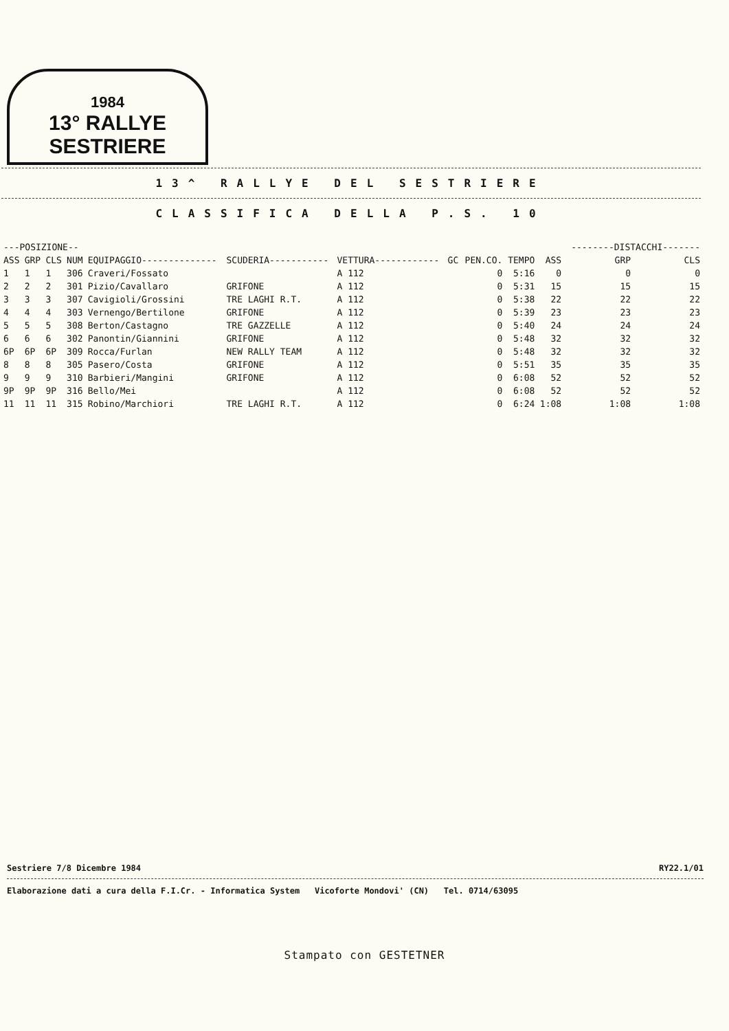1984
13° RALLYE SESTRIERE
13^ RALLYE DEL SESTRIERE
CLASSIFICA DELLA P.S. 10
| ---POSIZIONE-- | | | | | | | | | | | --------DISTACCHI------- | |
| --- | --- | --- | --- | --- | --- | --- | --- | --- | --- | --- | --- | --- |
| ASS | GRP | CLS | NUM | EQUIPAGGIO-------------- | SCUDERIA----------- | VETTURA------------ | GC | PEN.CO. | TEMPO | ASS | GRP | CLS |
| 1 | 1 | 1 | 306 | Craveri/Fossato | | A 112 | | 0 | 5:16 | 0 | 0 | 0 |
| 2 | 2 | 2 | 301 | Pizio/Cavallaro | GRIFONE | A 112 | | 0 | 5:31 | 15 | 15 | 15 |
| 3 | 3 | 3 | 307 | Cavigioli/Grossini | TRE LAGHI R.T. | A 112 | | 0 | 5:38 | 22 | 22 | 22 |
| 4 | 4 | 4 | 303 | Vernengo/Bertilone | GRIFONE | A 112 | | 0 | 5:39 | 23 | 23 | 23 |
| 5 | 5 | 5 | 308 | Berton/Castagno | TRE GAZZELLE | A 112 | | 0 | 5:40 | 24 | 24 | 24 |
| 6 | 6 | 6 | 302 | Panontin/Giannini | GRIFONE | A 112 | | 0 | 5:48 | 32 | 32 | 32 |
| 6P | 6P | 6P | 309 | Rocca/Furlan | NEW RALLY TEAM | A 112 | | 0 | 5:48 | 32 | 32 | 32 |
| 8 | 8 | 8 | 305 | Pasero/Costa | GRIFONE | A 112 | | 0 | 5:51 | 35 | 35 | 35 |
| 9 | 9 | 9 | 310 | Barbieri/Mangini | GRIFONE | A 112 | | 0 | 6:08 | 52 | 52 | 52 |
| 9P | 9P | 9P | 316 | Bello/Mei | | A 112 | | 0 | 6:08 | 52 | 52 | 52 |
| 11 | 11 | 11 | 315 | Robino/Marchiori | TRE LAGHI R.T. | A 112 | | 0 | 6:24 | 1:08 | 1:08 | 1:08 |
Sestriere 7/8 Dicembre 1984 RY22.1/01
Elaborazione dati a cura della F.I.Cr. - Informatica System Vicoforte Mondovi' (CN) Tel. 0714/63095
Stampato con GESTETNER